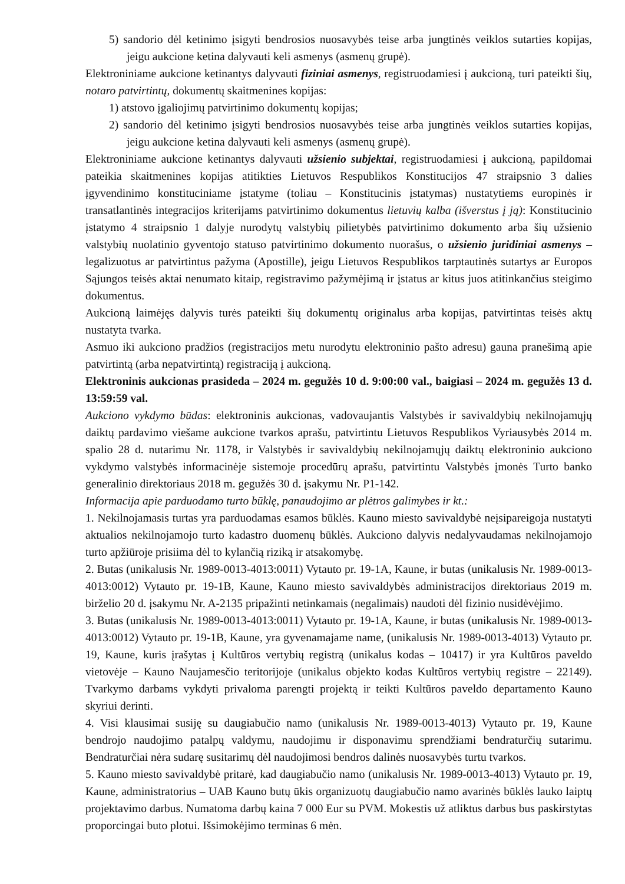5) sandorio dėl ketinimo įsigyti bendrosios nuosavybės teise arba jungtinės veiklos sutarties kopijas, jeigu aukcione ketina dalyvauti keli asmenys (asmenų grupė).
Elektroniniame aukcione ketinantys dalyvauti fiziniai asmenys, registruodamiesi į aukcioną, turi pateikti šių, notaro patvirtintų, dokumentų skaitmenines kopijas:
1) atstovo įgaliojimų patvirtinimo dokumentų kopijas;
2) sandorio dėl ketinimo įsigyti bendrosios nuosavybės teise arba jungtinės veiklos sutarties kopijas, jeigu aukcione ketina dalyvauti keli asmenys (asmenų grupė).
Elektroniniame aukcione ketinantys dalyvauti užsienio subjektai, registruodamiesi į aukcioną, papildomai pateikia skaitmenines kopijas atitikties Lietuvos Respublikos Konstitucijos 47 straipsnio 3 dalies įgyvendinimo konstituciniame įstatyme (toliau – Konstitucinis įstatymas) nustatytiems europinės ir transatlantinės integracijos kriterijams patvirtinimo dokumentus lietuvių kalba (išverstus į ją): Konstitucinio įstatymo 4 straipsnio 1 dalyje nurodytų valstybių pilietybės patvirtinimo dokumento arba šių užsienio valstybių nuolatinio gyventojo statuso patvirtinimo dokumento nuorašus, o užsienio juridiniai asmenys – legalizuotus ar patvirtintus pažyma (Apostille), jeigu Lietuvos Respublikos tarptautinės sutartys ar Europos Sąjungos teisės aktai nenumato kitaip, registravimo pažymėjimą ir įstatus ar kitus juos atitinkančius steigimo dokumentus.
Aukcioną laimėjęs dalyvis turės pateikti šių dokumentų originalus arba kopijas, patvirtintas teisės aktų nustatyta tvarka.
Asmuo iki aukciono pradžios (registracijos metu nurodytu elektroninio pašto adresu) gauna pranešimą apie patvirtintą (arba nepatvirtintą) registraciją į aukcioną.
Elektroninis aukcionas prasideda – 2024 m. gegužės 10 d. 9:00:00 val., baigiasi – 2024 m. gegužės 13 d. 13:59:59 val.
Aukciono vykdymo būdas: elektroninis aukcionas, vadovaujantis Valstybės ir savivaldybių nekilnojamųjų daiktų pardavimo viešame aukcione tvarkos aprašu, patvirtintu Lietuvos Respublikos Vyriausybės 2014 m. spalio 28 d. nutarimu Nr. 1178, ir Valstybės ir savivaldybių nekilnojamųjų daiktų elektroninio aukciono vykdymo valstybės informacinėje sistemoje procedūrų aprašu, patvirtintu Valstybės įmonės Turto banko generalinio direktoriaus 2018 m. gegužės 30 d. įsakymu Nr. P1-142.
Informacija apie parduodamo turto būklę, panaudojimo ar plėtros galimybes ir kt.:
1. Nekilnojamasis turtas yra parduodamas esamos būklės. Kauno miesto savivaldybė neįsipareigoja nustatyti aktualios nekilnojamojo turto kadastro duomenų būklės. Aukciono dalyvis nedalyvaudamas nekilnojamojo turto apžiūroje prisiima dėl to kylančią riziką ir atsakomybę.
2. Butas (unikalusis Nr. 1989-0013-4013:0011) Vytauto pr. 19-1A, Kaune, ir butas (unikalusis Nr. 1989-0013-4013:0012) Vytauto pr. 19-1B, Kaune, Kauno miesto savivaldybės administracijos direktoriaus 2019 m. birželio 20 d. įsakymu Nr. A-2135 pripažinti netinkamais (negalimais) naudoti dėl fizinio nusidėvėjimo.
3. Butas (unikalusis Nr. 1989-0013-4013:0011) Vytauto pr. 19-1A, Kaune, ir butas (unikalusis Nr. 1989-0013-4013:0012) Vytauto pr. 19-1B, Kaune, yra gyvenamajame name, (unikalusis Nr. 1989-0013-4013) Vytauto pr. 19, Kaune, kuris įrašytas į Kultūros vertybių registrą (unikalus kodas – 10417) ir yra Kultūros paveldo vietovėje – Kauno Naujamesčio teritorijoje (unikalus objekto kodas Kultūros vertybių registre – 22149). Tvarkymo darbams vykdyti privaloma parengti projektą ir teikti Kultūros paveldo departamento Kauno skyriui derinti.
4. Visi klausimai susiję su daugiabučio namo (unikalusis Nr. 1989-0013-4013) Vytauto pr. 19, Kaune bendrojo naudojimo patalpų valdymu, naudojimu ir disponavimu sprendžiami bendraturčių sutarimu. Bendraturčiai nėra sudarę susitarimų dėl naudojimosi bendros dalinės nuosavybės turtu tvarkos.
5. Kauno miesto savivaldybė pritarė, kad daugiabučio namo (unikalusis Nr. 1989-0013-4013) Vytauto pr. 19, Kaune, administratorius – UAB Kauno butų ūkis organizuotų daugiabučio namo avarinės būklės lauko laiptų projektavimo darbus. Numatoma darbų kaina 7 000 Eur su PVM. Mokestis už atliktus darbus bus paskirstytas proporcingai buto plotui. Išsimokėjimo terminas 6 mėn.